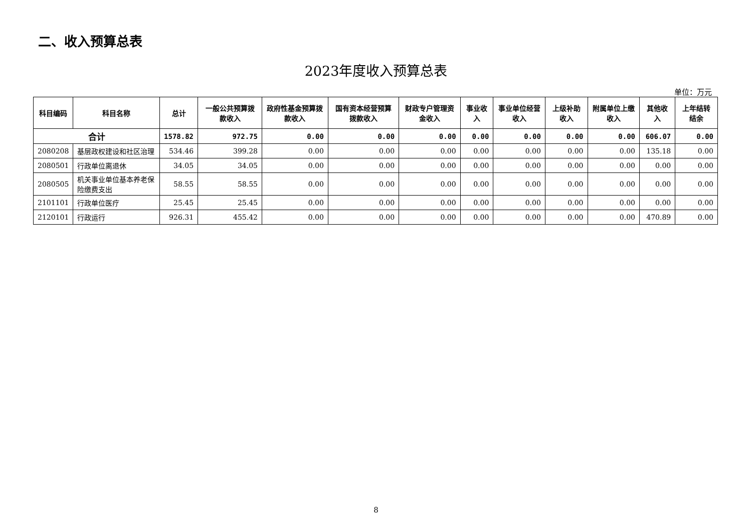二、收入预算总表
2023年度收入预算总表
单位：万元
| 科目编码 | 科目名称 | 总计 | 一般公共预算拨款收入 | 政府性基金预算拨款收入 | 国有资本经营预算拨款收入 | 财政专户管理资金收入 | 事业收入 | 事业单位经营收入 | 上级补助收入 | 附属单位上缴收入 | 其他收入 | 上年结转结余 |
| --- | --- | --- | --- | --- | --- | --- | --- | --- | --- | --- | --- | --- |
| 合计 | | 1578.82 | 972.75 | 0.00 | 0.00 | 0.00 | 0.00 | 0.00 | 0.00 | 0.00 | 606.07 | 0.00 |
| 2080208 | 基层政权建设和社区治理 | 534.46 | 399.28 | 0.00 | 0.00 | 0.00 | 0.00 | 0.00 | 0.00 | 0.00 | 135.18 | 0.00 |
| 2080501 | 行政单位离退休 | 34.05 | 34.05 | 0.00 | 0.00 | 0.00 | 0.00 | 0.00 | 0.00 | 0.00 | 0.00 | 0.00 |
| 2080505 | 机关事业单位基本养老保险缴费支出 | 58.55 | 58.55 | 0.00 | 0.00 | 0.00 | 0.00 | 0.00 | 0.00 | 0.00 | 0.00 | 0.00 |
| 2101101 | 行政单位医疗 | 25.45 | 25.45 | 0.00 | 0.00 | 0.00 | 0.00 | 0.00 | 0.00 | 0.00 | 0.00 | 0.00 |
| 2120101 | 行政运行 | 926.31 | 455.42 | 0.00 | 0.00 | 0.00 | 0.00 | 0.00 | 0.00 | 0.00 | 470.89 | 0.00 |
8